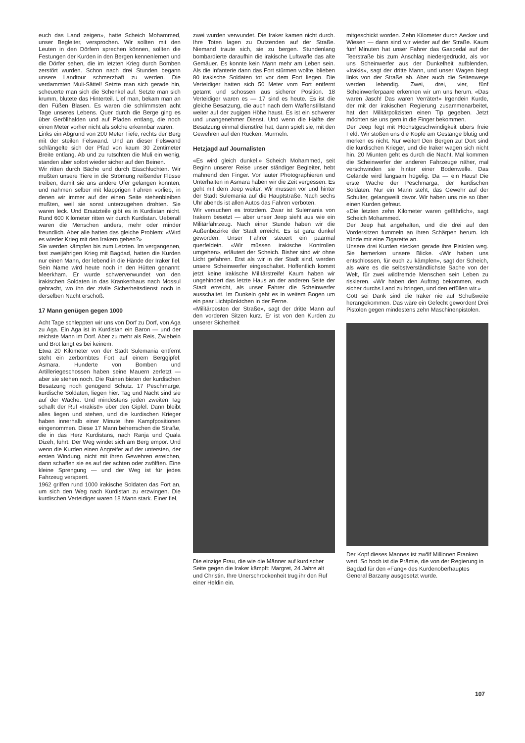euch das Land zeigen», hatte Scheich Mohammed, unser Begleiter, versprochen. Wir sollten mit den Leuten in den Dörfern sprechen können, sollten die Festungen der Kurden in den Bergen kennenlernen und die Dörfer sehen, die im letzten Krieg durch Bomben zerstört wurden. Schon nach drei Stunden begann unsere Landtour schmerzhaft zu werden. Die verdammten Muli-Sättel! Setzte man sich gerade hin, scheuerte man sich die Schenkel auf. Setzte man sich krumm, blutete das Hinterteil. Lief man, bekam man an den Füßen Blasen. Es waren die schlimmsten acht Tage unseres Lebens. Quer durch die Berge ging es über Geröllhalden und auf Pfaden entlang, die noch einen Meter vorher nicht als solche erkennbar waren.
Links ein Abgrund von 200 Meter Tiefe, rechts der Berg mit der steilen Felswand. Und an dieser Felswand schlängelte sich der Pfad von kaum 30 Zentimeter Breite entlang. Ab und zu rutschten die Muli ein wenig, standen aber sofort wieder sicher auf den Beinen.
Wir ritten durch Bäche und durch Eisschluchten. Wir mußten unsere Tiere in die Strömung reißender Flüsse treiben, damit sie ans andere Ufer gelangen konnten, und nahmen selber mit klapprigen Fähren vorlieb, in denen wir immer auf der einen Seite stehenbleiben mußten, weil sie sonst unterzugehen drohten. Sie waren leck. Und Ersatzteile gibt es in Kurdistan nicht. Rund 600 Kilometer ritten wir durch Kurdistan. Ueberall waren die Menschen anders, mehr oder minder freundlich. Aber alle hatten das gleiche Problem: «Wird es wieder Krieg mit den Irakern geben?»
Sie werden kämpfen bis zum Letzten. Im vergangenen, fast zweijährigen Krieg mit Bagdad, hatten die Kurden nur einen Mann, der lebend in die Hände der Iraker fiel. Sein Name wird heute noch in den Hütten genannt: Meerkham. Er wurde schwerverwundet von den irakischen Soldaten in das Krankenhaus nach Mossul gebracht, wo ihn der zivile Sicherheitsdienst noch in derselben Nacht erschoß.
17 Mann genügen gegen 1000
Acht Tage schleppten wir uns von Dorf zu Dorf, von Aga zu Aga. Ein Aga ist in Kurdistan ein Baron — und der reichste Mann im Dorf. Aber zu mehr als Reis, Zwiebeln und Brot langt es bei keinem.
Etwa 20 Kilometer von der Stadt Sulemania entfernt steht ein zerbombtes Fort auf einem Berggipfel: Asmara. Hunderte von Bomben und Artilleriegeschossen haben seine Mauern zerfetzt — aber sie stehen noch. Die Ruinen bieten der kurdischen Besatzung noch genügend Schutz. 17 Peschmarge, kurdische Soldaten, liegen hier. Tag und Nacht sind sie auf der Wache. Und mindestens jeden zweiten Tag schallt der Ruf «Irakist!» über den Gipfel. Dann bleibt alles liegen und stehen, und die kurdischen Krieger haben innerhalb einer Minute ihre Kampfpositionen eingenommen. Diese 17 Mann beherrschen die Straße, die in das Herz Kurdistans, nach Ranja und Quala Dizeh, führt. Der Weg windet sich am Berg empor. Und wenn die Kurden einen Angreifer auf der untersten, der ersten Windung, nicht mit ihren Gewehren erreichen, dann schaffen sie es auf der achten oder zwölften. Eine kleine Sprengung — und der Weg ist für jedes Fahrzeug versperrt.
1962 griffen rund 1000 irakische Soldaten das Fort an, um sich den Weg nach Kurdistan zu erzwingen. Die kurdischen Verteidiger waren 18 Mann stark. Einer fiel,
zwei wurden verwundet. Die Iraker kamen nicht durch. Ihre Toten lagen zu Dutzenden auf der Straße. Niemand traute sich, sie zu bergen. Stundenlang bombardierte daraufhin die irakische Luftwaffe das alte Gemäuer. Es konnte kein Mann mehr am Leben sein. Als die Infanterie dann das Fort stürmen wollte, blieben 80 irakische Soldaten tot vor dem Fort liegen. Die Verteidiger hatten sich 50 Meter vom Fort entfernt getarnt und schossen aus sicherer Position. 18 Verteidiger waren es — 17 sind es heute. Es ist die gleiche Besatzung, die auch nach dem Waffenstillstand weiter auf der zugigen Höhe haust. Es ist ein schwerer und unangenehmer Dienst. Und wenn die Hälfte der Besatzung einmal dienstfrei hat, dann spielt sie, mit den Gewehren auf den Rücken, Murmeln.
Hetzjagd auf Journalisten
«Es wird gleich dunkel.» Scheich Mohammed, seit Beginn unserer Reise unser ständiger Begleiter, hebt mahnend den Finger. Vor lauter Photographieren und Unterhalten in Asmara haben wir die Zeit vergessen. Es geht mit dem Jeep weiter. Wir müssen vor und hinter der Stadt Sulemania auf die Hauptstraße. Nach sechs Uhr abends ist allen Autos das Fahren verboten.
Wir versuchen es trotzdem. Zwar ist Sulemania von Irakern besetzt — aber unser Jeep sieht aus wie ein Militärfahrzeug. Nach einer Stunde haben wir die Außenbezirke der Stadt erreicht. Es ist ganz dunkel geworden. Unser Fahrer steuert ein paarmal querfeldein. «Wir müssen irakische Kontrollen umgehen», erläutert der Scheich. Bisher sind wir ohne Licht gefahren. Erst als wir in der Stadt sind, werden unsere Scheinwerfer eingeschaltet. Hoffentlich kommt jetzt keine irakische Militärstreife! Kaum haben wir ungehindert das letzte Haus an der anderen Seite der Stadt erreicht, als unser Fahrer die Scheinwerfer ausschaltet. Im Dunkeln geht es in weitem Bogen um ein paar Lichtpünktchen in der Ferne.
«Militärposten der Straße», sagt der dritte Mann auf den vorderen Sitzen kurz. Er ist von den Kurden zu unserer Sicherheit
Die einzige Frau, die wie die Männer auf kurdischer Seite gegen die Iraker kämpft: Margret, 24 Jahre alt und Christin. Ihre Unerschrockenheit trug ihr den Ruf einer Heldin ein.
mitgeschickt worden. Zehn Kilometer durch Aecker und Wiesen — dann sind wir wieder auf der Straße. Kaum fünf Minuten hat unser Fahrer das Gaspedal auf der Teerstraße bis zum Anschlag niedergedrückt, als vor uns Scheinwerfer aus der Dunkelheit aufblenden. «Irakis», sagt der dritte Mann, und unser Wagen biegt links von der Straße ab. Aber auch die Seitenwege werden lebendig. Zwei, drei, vier, fünf Scheinwerferpaare erkennen wir um uns herum. «Das waren Jasch! Das waren Verräter!» Irgendein Kurde, der mit der irakischen Regierung zusammenarbeitet, hat den Militärpolizisten einen Tip gegeben. Jetzt möchten sie uns gern in die Finger bekommen.
Der Jeep fegt mit Höchstgeschwindigkeit übers freie Feld. Wir stoßen uns die Köpfe am Gestänge blutig und merken es nicht. Nur weiter! Den Bergen zu! Dort sind die kurdischen Krieger, und die Iraker wagen sich nicht hin. 20 Miunten geht es durch die Nacht. Mal kommen die Scheinwerfer der anderen Fahrzeuge näher, mal verschwinden sie hinter einer Bodenwelle. Das Gelände wird langsam hügelig. Da — ein Haus! Die erste Wache der Peschmarga, der kurdischen Soldaten. Nur ein Mann steht, das Gewehr auf der Schulter, gelangweilt davor. Wir haben uns nie so über einen Kurden gefreut.
«Die letzten zehn Kilometer waren gefährlich», sagt Scheich Mohammed.
Der Jeep hat angehalten, und die drei auf den Vordersitzen fummeln an ihren Schärpen herum. Ich zünde mir eine Zigarette an.
Unsere drei Kurden stecken gerade ihre Pistolen weg. Sie bemerken unsere Blicke. «Wir haben uns entschlossen, für euch zu kämpfen», sagt der Scheich, als wäre es die selbstverständlichste Sache von der Welt, für zwei wildfremde Menschen sein Leben zu riskieren. «Wir haben den Auftrag bekommen, euch sicher durchs Land zu bringen, und den erfüllen wir.»
Gott sei Dank sind die Iraker nie auf Schußweite herangekommen. Das wäre ein Gefecht geworden! Drei Pistolen gegen mindestens zehn Maschinenpistolen.
Der Kopf dieses Mannes ist zwölf Millionen Franken wert. So hoch ist die Prämie, die von der Regierung in Bagdad für den «Fang» des Kurdenoberhauptes General Barzany ausgesetzt wurde.
107